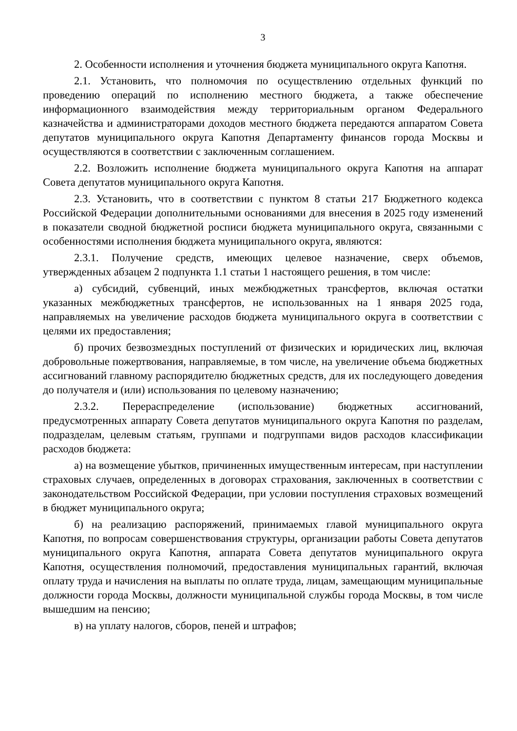3
2. Особенности исполнения и уточнения бюджета муниципального округа Капотня.
2.1. Установить, что полномочия по осуществлению отдельных функций по проведению операций по исполнению местного бюджета, а также обеспечение информационного взаимодействия между территориальным органом Федерального казначейства и администраторами доходов местного бюджета передаются аппаратом Совета депутатов муниципального округа Капотня Департаменту финансов города Москвы и осуществляются в соответствии с заключенным соглашением.
2.2. Возложить исполнение бюджета муниципального округа Капотня на аппарат Совета депутатов муниципального округа Капотня.
2.3. Установить, что в соответствии с пунктом 8 статьи 217 Бюджетного кодекса Российской Федерации дополнительными основаниями для внесения в 2025 году изменений в показатели сводной бюджетной росписи бюджета муниципального округа, связанными с особенностями исполнения бюджета муниципального округа, являются:
2.3.1. Получение средств, имеющих целевое назначение, сверх объемов, утвержденных абзацем 2 подпункта 1.1 статьи 1 настоящего решения, в том числе:
а) субсидий, субвенций, иных межбюджетных трансфертов, включая остатки указанных межбюджетных трансфертов, не использованных на 1 января 2025 года, направляемых на увеличение расходов бюджета муниципального округа в соответствии с целями их предоставления;
б) прочих безвозмездных поступлений от физических и юридических лиц, включая добровольные пожертвования, направляемые, в том числе, на увеличение объема бюджетных ассигнований главному распорядителю бюджетных средств, для их последующего доведения до получателя и (или) использования по целевому назначению;
2.3.2. Перераспределение (использование) бюджетных ассигнований, предусмотренных аппарату Совета депутатов муниципального округа Капотня по разделам, подразделам, целевым статьям, группами и подгруппами видов расходов классификации расходов бюджета:
а) на возмещение убытков, причиненных имущественным интересам, при наступлении страховых случаев, определенных в договорах страхования, заключенных в соответствии с законодательством Российской Федерации, при условии поступления страховых возмещений в бюджет муниципального округа;
б) на реализацию распоряжений, принимаемых главой муниципального округа Капотня, по вопросам совершенствования структуры, организации работы Совета депутатов муниципального округа Капотня, аппарата Совета депутатов муниципального округа Капотня, осуществления полномочий, предоставления муниципальных гарантий, включая оплату труда и начисления на выплаты по оплате труда, лицам, замещающим муниципальные должности города Москвы, должности муниципальной службы города Москвы, в том числе вышедшим на пенсию;
в) на уплату налогов, сборов, пеней и штрафов;